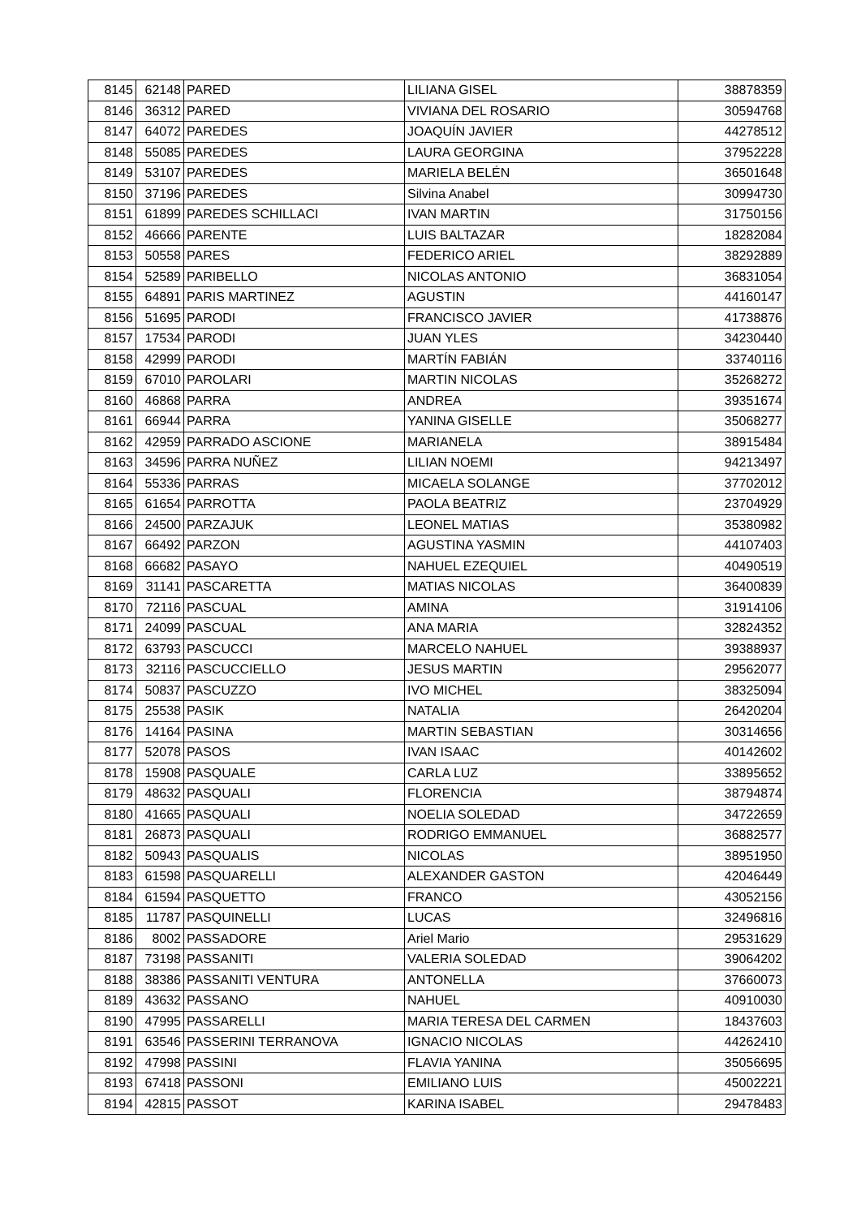| 8145 | 62148 | PARED | LILIANA GISEL | 38878359 |
| 8146 | 36312 | PARED | VIVIANA DEL ROSARIO | 30594768 |
| 8147 | 64072 | PAREDES | JOAQUÍN JAVIER | 44278512 |
| 8148 | 55085 | PAREDES | LAURA GEORGINA | 37952228 |
| 8149 | 53107 | PAREDES | MARIELA BELÉN | 36501648 |
| 8150 | 37196 | PAREDES | Silvina Anabel | 30994730 |
| 8151 | 61899 | PAREDES SCHILLACI | IVAN MARTIN | 31750156 |
| 8152 | 46666 | PARENTE | LUIS BALTAZAR | 18282084 |
| 8153 | 50558 | PARES | FEDERICO ARIEL | 38292889 |
| 8154 | 52589 | PARIBELLO | NICOLAS ANTONIO | 36831054 |
| 8155 | 64891 | PARIS MARTINEZ | AGUSTIN | 44160147 |
| 8156 | 51695 | PARODI | FRANCISCO JAVIER | 41738876 |
| 8157 | 17534 | PARODI | JUAN YLES | 34230440 |
| 8158 | 42999 | PARODI | MARTÍN FABIÁN | 33740116 |
| 8159 | 67010 | PAROLARI | MARTIN NICOLAS | 35268272 |
| 8160 | 46868 | PARRA | ANDREA | 39351674 |
| 8161 | 66944 | PARRA | YANINA GISELLE | 35068277 |
| 8162 | 42959 | PARRADO ASCIONE | MARIANELA | 38915484 |
| 8163 | 34596 | PARRA NUÑEZ | LILIAN NOEMI | 94213497 |
| 8164 | 55336 | PARRAS | MICAELA SOLANGE | 37702012 |
| 8165 | 61654 | PARROTTA | PAOLA BEATRIZ | 23704929 |
| 8166 | 24500 | PARZAJUK | LEONEL MATIAS | 35380982 |
| 8167 | 66492 | PARZON | AGUSTINA YASMIN | 44107403 |
| 8168 | 66682 | PASAYO | NAHUEL EZEQUIEL | 40490519 |
| 8169 | 31141 | PASCARETTA | MATIAS NICOLAS | 36400839 |
| 8170 | 72116 | PASCUAL | AMINA | 31914106 |
| 8171 | 24099 | PASCUAL | ANA MARIA | 32824352 |
| 8172 | 63793 | PASCUCCI | MARCELO NAHUEL | 39388937 |
| 8173 | 32116 | PASCUCCIELLO | JESUS MARTIN | 29562077 |
| 8174 | 50837 | PASCUZZO | IVO MICHEL | 38325094 |
| 8175 | 25538 | PASIK | NATALIA | 26420204 |
| 8176 | 14164 | PASINA | MARTIN SEBASTIAN | 30314656 |
| 8177 | 52078 | PASOS | IVAN ISAAC | 40142602 |
| 8178 | 15908 | PASQUALE | CARLA LUZ | 33895652 |
| 8179 | 48632 | PASQUALI | FLORENCIA | 38794874 |
| 8180 | 41665 | PASQUALI | NOELIA SOLEDAD | 34722659 |
| 8181 | 26873 | PASQUALI | RODRIGO EMMANUEL | 36882577 |
| 8182 | 50943 | PASQUALIS | NICOLAS | 38951950 |
| 8183 | 61598 | PASQUARELLI | ALEXANDER GASTON | 42046449 |
| 8184 | 61594 | PASQUETTO | FRANCO | 43052156 |
| 8185 | 11787 | PASQUINELLI | LUCAS | 32496816 |
| 8186 | 8002 | PASSADORE | Ariel Mario | 29531629 |
| 8187 | 73198 | PASSANITI | VALERIA SOLEDAD | 39064202 |
| 8188 | 38386 | PASSANITI VENTURA | ANTONELLA | 37660073 |
| 8189 | 43632 | PASSANO | NAHUEL | 40910030 |
| 8190 | 47995 | PASSARELLI | MARIA TERESA DEL CARMEN | 18437603 |
| 8191 | 63546 | PASSERINI TERRANOVA | IGNACIO NICOLAS | 44262410 |
| 8192 | 47998 | PASSINI | FLAVIA YANINA | 35056695 |
| 8193 | 67418 | PASSONI | EMILIANO LUIS | 45002221 |
| 8194 | 42815 | PASSOT | KARINA ISABEL | 29478483 |